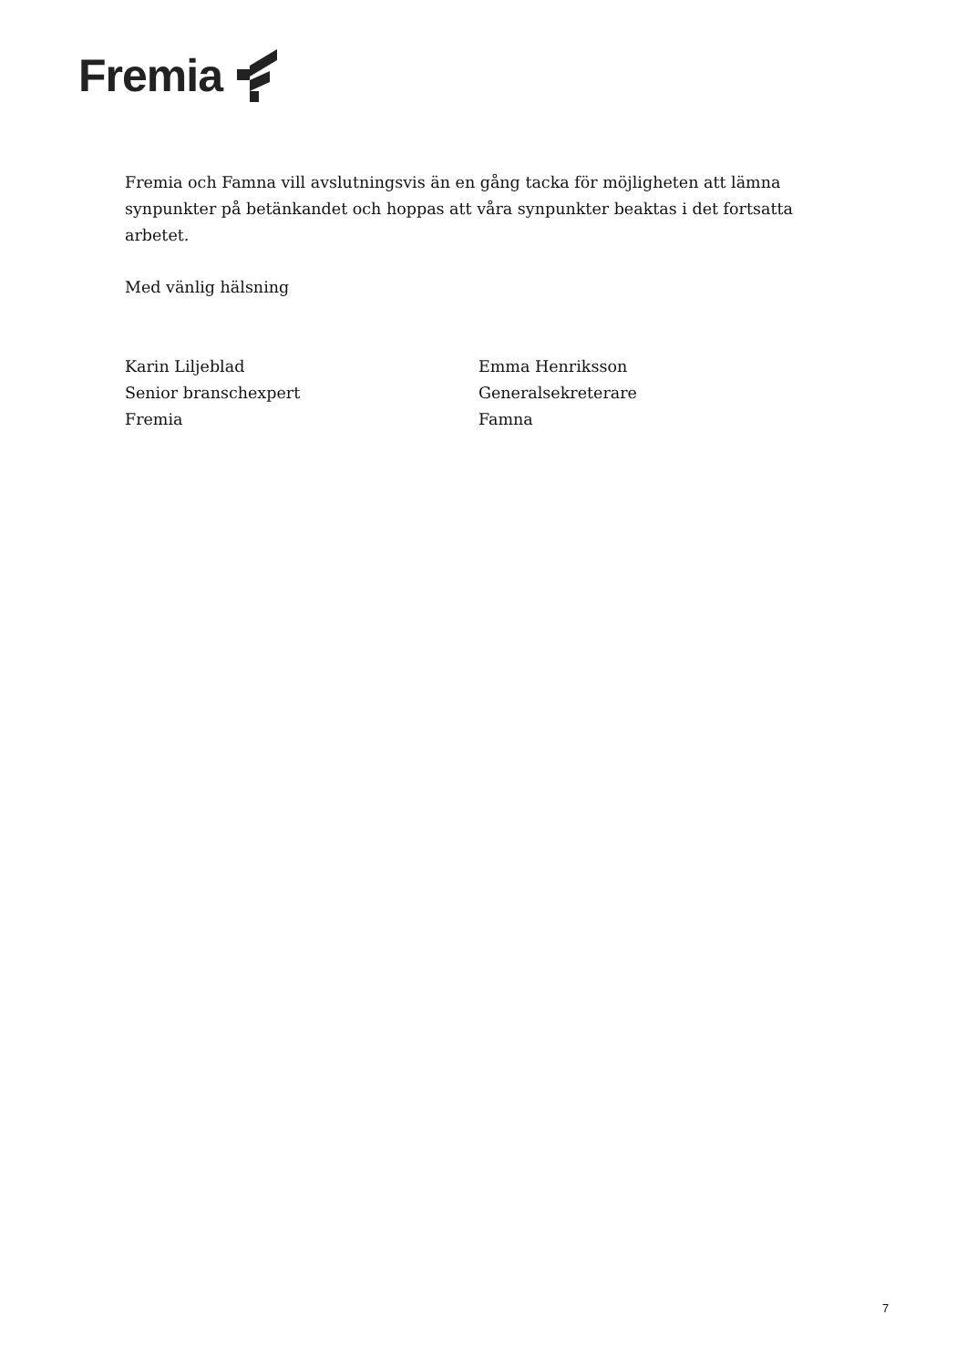Fremia
Fremia och Famna vill avslutningsvis än en gång tacka för möjligheten att lämna synpunkter på betänkandet och hoppas att våra synpunkter beaktas i det fortsatta arbetet.
Med vänlig hälsning
Karin Liljeblad
Senior branschexpert
Fremia
Emma Henriksson
Generalsekreterare
Famna
7